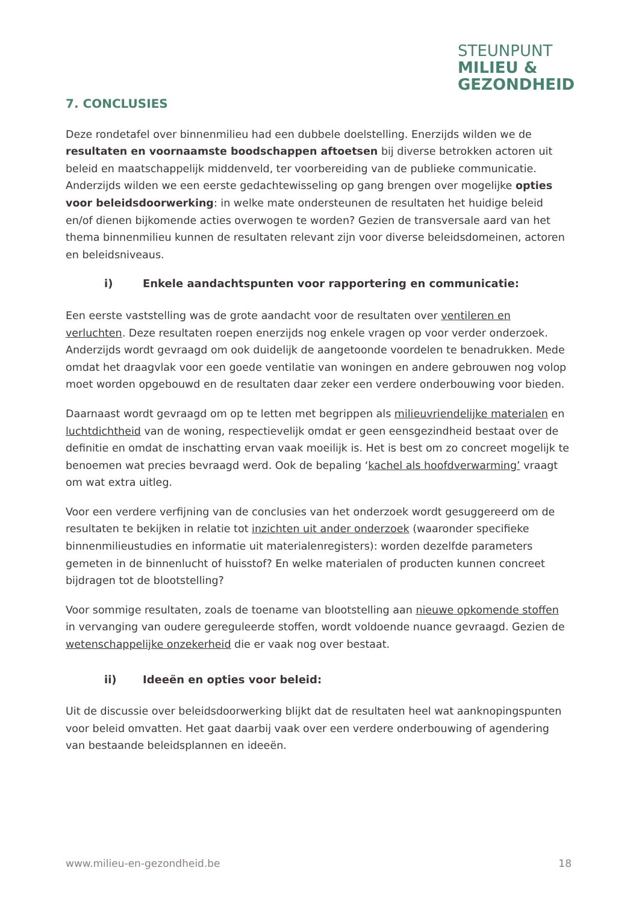STEUNPUNT
MILIEU &
GEZONDHEID
7. CONCLUSIES
Deze rondetafel over binnenmilieu had een dubbele doelstelling. Enerzijds wilden we de resultaten en voornaamste boodschappen aftoetsen bij diverse betrokken actoren uit beleid en maatschappelijk middenveld, ter voorbereiding van de publieke communicatie. Anderzijds wilden we een eerste gedachtewisseling op gang brengen over mogelijke opties voor beleidsdoorwerking: in welke mate ondersteunen de resultaten het huidige beleid en/of dienen bijkomende acties overwogen te worden? Gezien de transversale aard van het thema binnenmilieu kunnen de resultaten relevant zijn voor diverse beleidsdomeinen, actoren en beleidsniveaus.
i) Enkele aandachtspunten voor rapportering en communicatie:
Een eerste vaststelling was de grote aandacht voor de resultaten over ventileren en verluchten. Deze resultaten roepen enerzijds nog enkele vragen op voor verder onderzoek. Anderzijds wordt gevraagd om ook duidelijk de aangetoonde voordelen te benadrukken. Mede omdat het draagvlak voor een goede ventilatie van woningen en andere gebrouwen nog volop moet worden opgebouwd en de resultaten daar zeker een verdere onderbouwing voor bieden.
Daarnaast wordt gevraagd om op te letten met begrippen als milieuvriendelijke materialen en luchtdichtheid van de woning, respectievelijk omdat er geen eensgezindheid bestaat over de definitie en omdat de inschatting ervan vaak moeilijk is. Het is best om zo concreet mogelijk te benoemen wat precies bevraagd werd. Ook de bepaling ‘kachel als hoofdverwarming’ vraagt om wat extra uitleg.
Voor een verdere verfijning van de conclusies van het onderzoek wordt gesuggereerd om de resultaten te bekijken in relatie tot inzichten uit ander onderzoek (waaronder specifieke binnenmilieustudies en informatie uit materialenregisters): worden dezelfde parameters gemeten in de binnenlucht of huisstof? En welke materialen of producten kunnen concreet bijdragen tot de blootstelling?
Voor sommige resultaten, zoals de toename van blootstelling aan nieuwe opkomende stoffen in vervanging van oudere gereguleerde stoffen, wordt voldoende nuance gevraagd. Gezien de wetenschappelijke onzekerheid die er vaak nog over bestaat.
ii) Ideeën en opties voor beleid:
Uit de discussie over beleidsdoorwerking blijkt dat de resultaten heel wat aanknopingspunten voor beleid omvatten. Het gaat daarbij vaak over een verdere onderbouwing of agendering van bestaande beleidsplannen en ideeën.
www.milieu-en-gezondheid.be 18